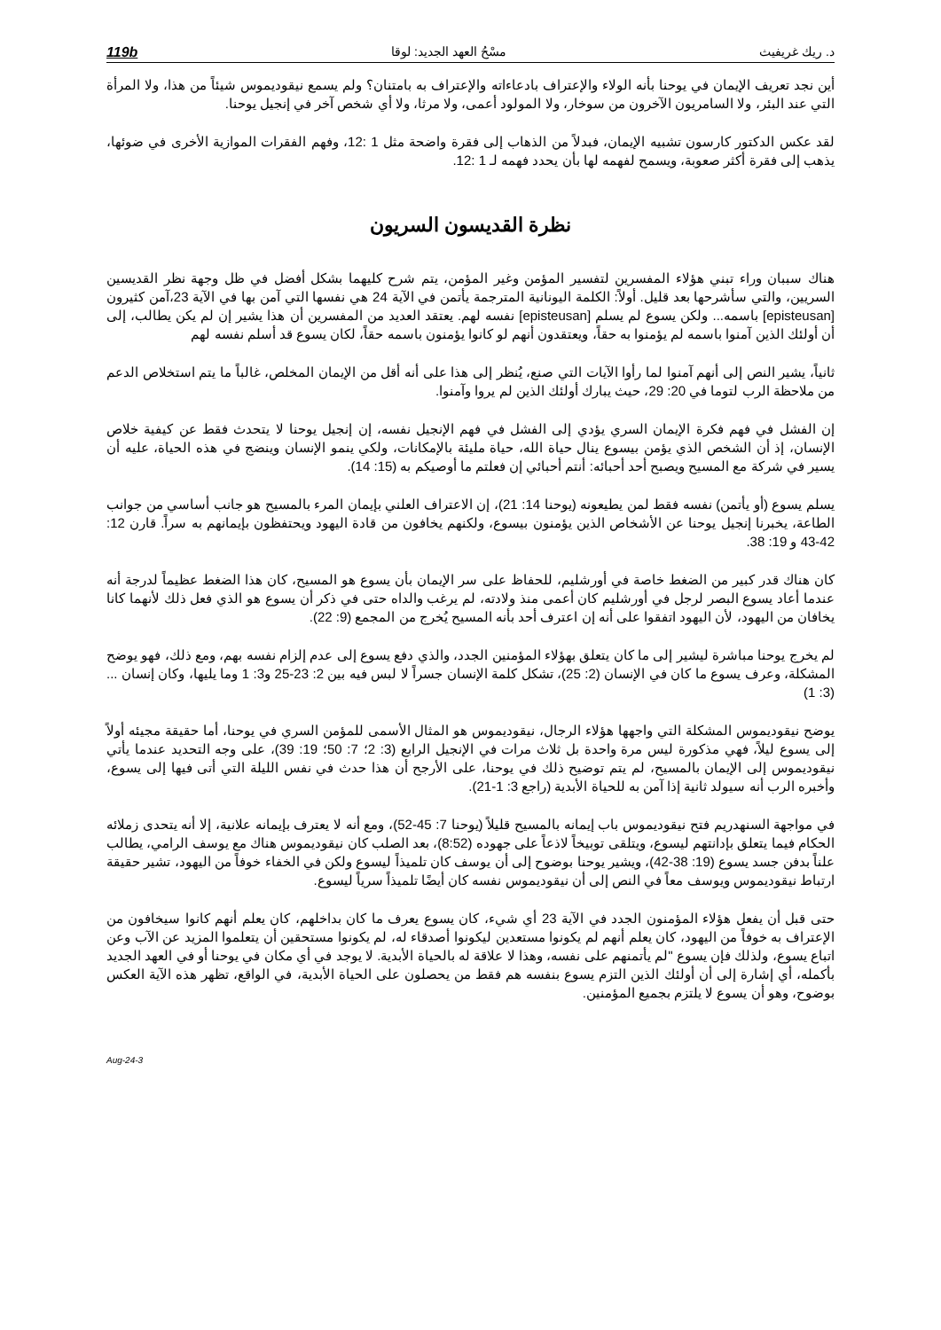د. ريك غريفيث مسْحُ العهد الجديد: لوقا 119b
أين نجد تعريف الإيمان في يوحنا بأنه الولاء والإعتراف بادعاءاته والإعتراف به بامتنان؟ ولم يسمع نيقوديموس شيئاً من هذا، ولا المرأة التي عند البئر، ولا السامريون الآخرون من سوخار، ولا المولود أعمى، ولا مرثا، ولا أي شخص آخر في إنجيل يوحنا.
لقد عكس الدكتور كارسون تشبيه الإيمان، فبدلاً من الذهاب إلى فقرة واضحة مثل 1 :12، وفهم الفقرات الموازية الأخرى في ضوئها، يذهب إلى فقرة أكثر صعوبة، ويسمح لفهمه لها بأن يحدد فهمه لـ 1 :12.
نظرة القديسون السريون
هناك سببان وراء تبني هؤلاء المفسرين لتفسير المؤمن وغير المؤمن، يتم شرح كليهما بشكل أفضل في ظل وجهة نظر القديسين السريين، والتي سأشرحها بعد قليل. أولاً: الكلمة اليونانية المترجمة يأتمن في الآية 24 هي نفسها التي آمن بها في الآية 23،آمن كثيرون [episteusan] باسمه... ولكن يسوع لم يسلم [episteusan] نفسه لهم. يعتقد العديد من المفسرين أن هذا يشير إن لم يكن يطالب، إلى أن أولئك الذين آمنوا باسمه لم يؤمنوا به حقاً، ويعتقدون أنهم لو كانوا يؤمنون باسمه حقاً، لكان يسوع قد أسلم نفسه لهم
ثانياً، يشير النص إلى أنهم آمنوا لما رأوا الآيات التي صنع، يُنظر إلى هذا على أنه أقل من الإيمان المخلص، غالباً ما يتم استخلاص الدعم من ملاحظة الرب لتوما في 20: 29، حيث يبارك أولئك الذين لم يروا وآمنوا.
إن الفشل في فهم فكرة الإيمان السري يؤدي إلى الفشل في فهم الإنجيل نفسه، إن إنجيل يوحنا لا يتحدث فقط عن كيفية خلاص الإنسان، إذ أن الشخص الذي يؤمن بيسوع ينال حياة الله، حياة مليئة بالإمكانات، ولكي ينمو الإنسان وينضج في هذه الحياة، عليه أن يسير في شركة مع المسيح ويصبح أحد أحبائه: أنتم أحبائي إن فعلتم ما أوصيكم به (15: 14).
يسلم يسوع (أو يأتمن) نفسه فقط لمن يطيعونه (يوحنا 14: 21)، إن الاعتراف العلني بإيمان المرء بالمسيح هو جانب أساسي من جوانب الطاعة، يخبرنا إنجيل يوحنا عن الأشخاص الذين يؤمنون بيسوع، ولكنهم يخافون من قادة اليهود ويحتفظون بإيمانهم به سراً. قارن 12: 42-43 و 19: 38.
كان هناك قدر كبير من الضغط خاصة في أورشليم، للحفاظ على سر الإيمان بأن يسوع هو المسيح، كان هذا الضغط عظيماً لدرجة أنه عندما أعاد يسوع البصر لرجل في أورشليم كان أعمى منذ ولادته، لم يرغب والداه حتى في ذكر أن يسوع هو الذي فعل ذلك لأنهما كانا يخافان من اليهود، لأن اليهود اتفقوا على أنه إن اعترف أحد بأنه المسيح يُخرج من المجمع (9: 22).
لم يخرج يوحنا مباشرة ليشير إلى ما كان يتعلق بهؤلاء المؤمنين الجدد، والذي دفع يسوع إلى عدم إلزام نفسه بهم، ومع ذلك، فهو يوضح المشكلة، وعرف يسوع ما كان في الإنسان (2: 25)، تشكل كلمة الإنسان جسراً لا لبس فيه بين 2: 23-25 و3: 1 وما يليها، وكان إنسان ...(3: 1)
يوضح نيقوديموس المشكلة التي واجهها هؤلاء الرجال، نيقوديموس هو المثال الأسمى للمؤمن السري في يوحنا، أما حقيقة مجيئه أولاً إلى يسوع ليلاً، فهي مذكورة ليس مرة واحدة بل ثلاث مرات في الإنجيل الرابع (3: 2؛ 7: 50؛ 19: 39)، على وجه التحديد عندما يأتي نيقوديموس إلى الإيمان بالمسيح، لم يتم توضيح ذلك في يوحنا، على الأرجح أن هذا حدث في نفس الليلة التي أتى فيها إلى يسوع، وأخبره الرب أنه سيولد ثانية إذا آمن به للحياة الأبدية (راجع 3: 1-21).
في مواجهة السنهدريم فتح نيقوديموس باب إيمانه بالمسيح قليلاً (يوحنا 7: 45-52)، ومع أنه لا يعترف بإيمانه علانية، إلا أنه يتحدى زملائه الحكام فيما يتعلق بإدانتهم ليسوع، ويتلقى توبيخاً لاذعاً على جهوده (8:52)، بعد الصلب كان نيقوديموس هناك مع يوسف الرامي، يطالب علناً بدفن جسد يسوع (19: 38-42)، ويشير يوحنا بوضوح إلى أن يوسف كان تلميذاً ليسوع ولكن في الخفاء خوفاً من اليهود، تشير حقيقة ارتباط نيقوديموس ويوسف معاً في النص إلى أن نيقوديموس نفسه كان أيضًا تلميذاً سرياً ليسوع.
حتى قبل أن يفعل هؤلاء المؤمنون الجدد في الآية 23 أي شيء، كان يسوع يعرف ما كان بداخلهم، كان يعلم أنهم كانوا سيخافون من الإعتراف به خوفاً من اليهود، كان يعلم أنهم لم يكونوا مستعدين ليكونوا أصدقاء له، لم يكونوا مستحقين أن يتعلموا المزيد عن الآب وعن اتباع يسوع، ولذلك فإن يسوع "لم يأتمنهم على نفسه، وهذا لا علاقة له بالحياة الأبدية. لا يوجد في أي مكان في يوحنا أو في العهد الجديد بأكمله، أي إشارة إلى أن أولئك الذين التزم يسوع بنفسه هم فقط من يحصلون على الحياة الأبدية، في الواقع، تظهر هذه الآية العكس بوضوح، وهو أن يسوع لا يلتزم بجميع المؤمنين.
3-Aug-24